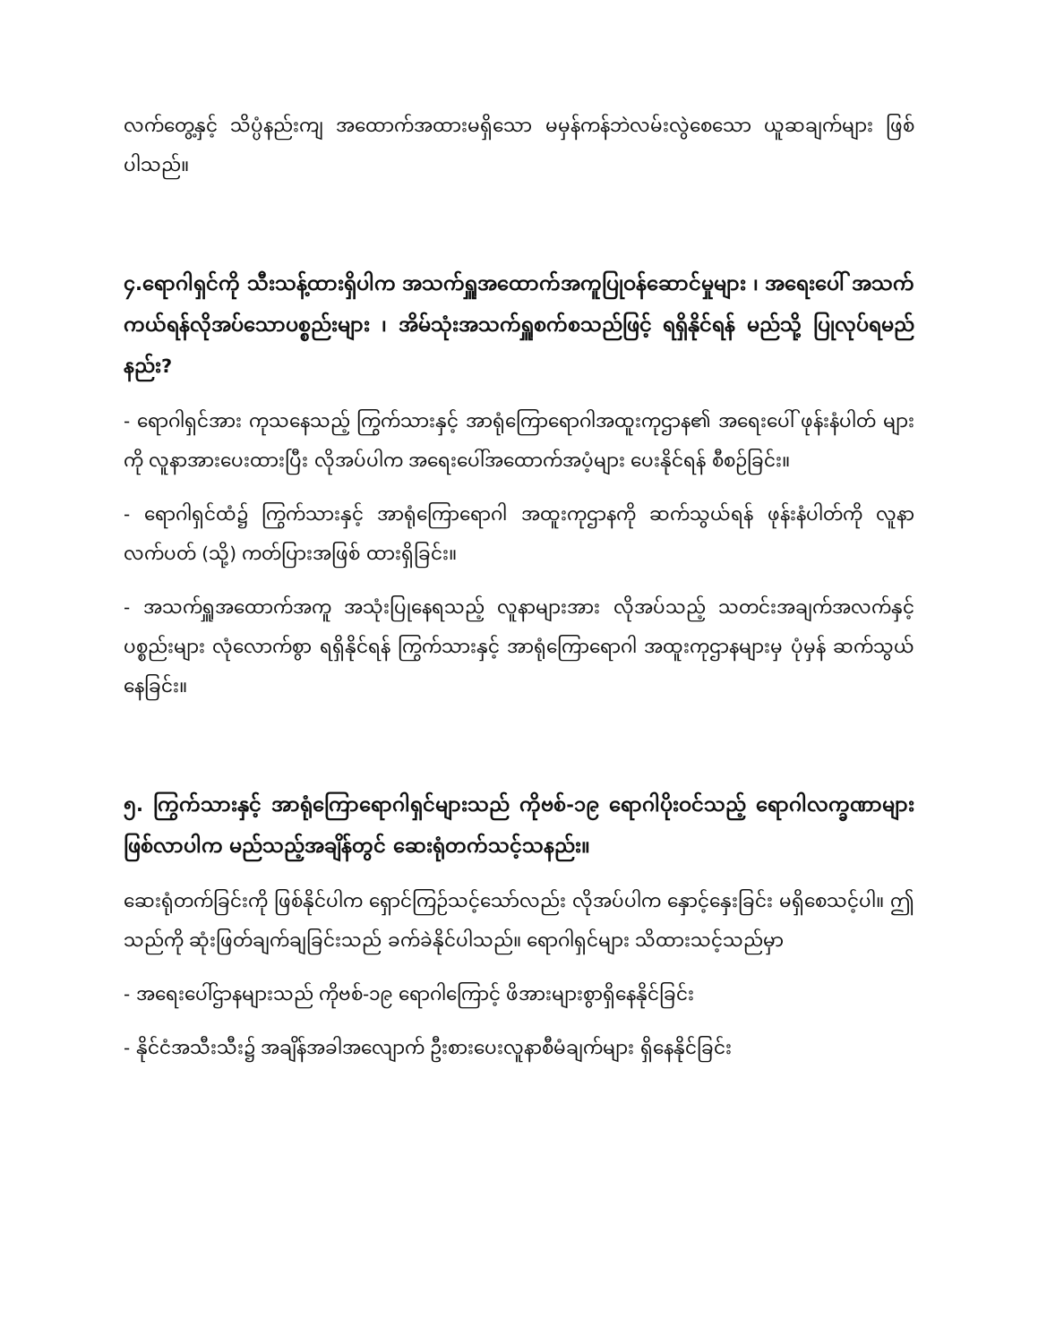လက်တွေ့နှင့် သိပ္ပံနည်းကျ အထောက်အထားမရှိသော မမှန်ကန်ဘဲလမ်းလွဲစေသော ယူဆချက်များ ဖြစ်ပါသည်။
၄.ရောဂါရှင်ကို သီးသန့်ထားရှိပါက အသက်ရှူအထောက်အကူပြုဝန်ဆောင်မှုများ ၊ အရေးပေါ် အသက်ကယ်ရန်လိုအပ်သောပစ္စည်းများ ၊ အိမ်သုံးအသက်ရှူစက်စသည်ဖြင့် ရရှိနိုင်ရန် မည်သို့ ပြုလုပ်ရမည်နည်း?
- ရောဂါရှင်အား ကုသနေသည့် ကြွက်သားနှင့် အာရုံကြောရောဂါအထူးကုဌာန၏ အရေးပေါ် ဖုန်းနံပါတ် များကို လူနာအားပေးထားပြီး လိုအပ်ပါက အရေးပေါ်အထောက်အပံ့များ ပေးနိုင်ရန် စီစဉ်ခြင်း။
- ရောဂါရှင်ထံ၌ ကြွက်သားနှင့် အာရုံကြောရောဂါ အထူးကုဌာနကို ဆက်သွယ်ရန် ဖုန်းနံပါတ်ကို လူနာလက်ပတ် (သို့) ကတ်ပြားအဖြစ် ထားရှိခြင်း။
- အသက်ရှူအထောက်အကူ အသုံးပြုနေရသည့် လူနာများအား လိုအပ်သည့် သတင်းအချက်အလက်နှင့် ပစ္စည်းများ လုံလောက်စွာ ရရှိနိုင်ရန် ကြွက်သားနှင့် အာရုံကြောရောဂါ အထူးကုဌာနများမှ ပုံမှန် ဆက်သွယ်နေခြင်း။
၅. ကြွက်သားနှင့် အာရုံကြောရောဂါရှင်များသည် ကိုဗစ်-၁၉ ရောဂါပိုးဝင်သည့် ရောဂါလက္ခဏာများ ဖြစ်လာပါက မည်သည့်အချိန်တွင် ဆေးရုံတက်သင့်သနည်း။
ဆေးရုံတက်ခြင်းကို ဖြစ်နိုင်ပါက ရှောင်ကြဉ်သင့်သော်လည်း လိုအပ်ပါက နှောင့်နှေးခြင်း မရှိစေသင့်ပါ။ ဤသည်ကို ဆုံးဖြတ်ချက်ချခြင်းသည် ခက်ခဲနိုင်ပါသည်။ ရောဂါရှင်များ သိထားသင့်သည်မှာ
- အရေးပေါ်ဌာနများသည် ကိုဗစ်-၁၉ ရောဂါကြောင့် ဖိအားများစွာရှိနေနိုင်ခြင်း
- နိုင်ငံအသီးသီး၌ အချိန်အခါအလျောက် ဦးစားပေးလူနာစီမံချက်များ ရှိနေနိုင်ခြင်း